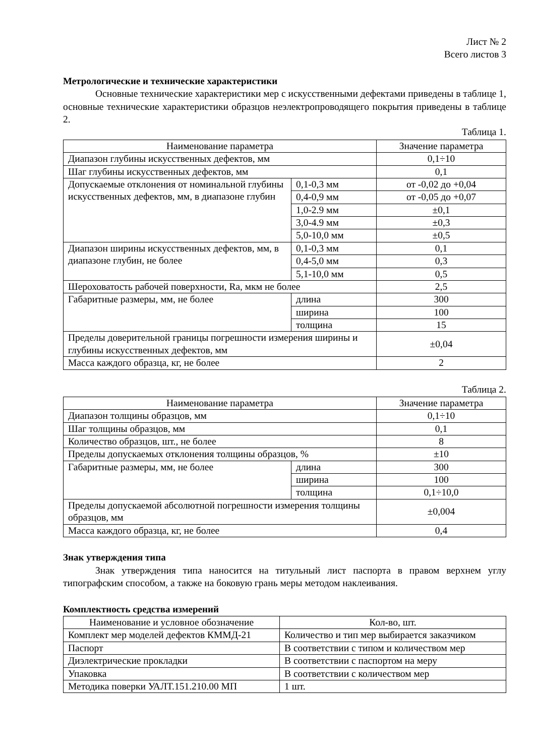Лист № 2
Всего листов 3
Метрологические и технические характеристики
Основные технические характеристики мер с искусственными дефектами приведены в таблице 1, основные технические характеристики образцов неэлектропроводящего покрытия приведены в таблице 2.
Таблица 1.
| Наименование параметра | | Значение параметра |
| --- | --- | --- |
| Диапазон глубины искусственных дефектов, мм | | 0,1÷10 |
| Шаг глубины искусственных дефектов, мм | | 0,1 |
| Допускаемые отклонения от номинальной глубины искусственных дефектов, мм, в диапазоне глубин | 0,1-0,3 мм | от -0,02 до +0,04 |
| | 0,4-0,9 мм | от -0,05 до +0,07 |
| | 1,0-2.9 мм | ±0,1 |
| | 3,0-4.9 мм | ±0,3 |
| | 5,0-10,0 мм | ±0,5 |
| Диапазон ширины искусственных дефектов, мм, в диапазоне глубин, не более | 0,1-0,3 мм | 0,1 |
| | 0,4-5,0 мм | 0,3 |
| | 5,1-10,0 мм | 0,5 |
| Шероховатость рабочей поверхности, Ra, мкм не более | | 2,5 |
| Габаритные размеры, мм, не более | длина | 300 |
| | ширина | 100 |
| | толщина | 15 |
| Пределы доверительной границы погрешности измерения ширины и глубины искусственных дефектов, мм | | ±0,04 |
| Масса каждого образца, кг, не более | | 2 |
Таблица 2.
| Наименование параметра | | Значение параметра |
| --- | --- | --- |
| Диапазон толщины образцов, мм | | 0,1÷10 |
| Шаг толщины образцов, мм | | 0,1 |
| Количество образцов, шт., не более | | 8 |
| Пределы допускаемых отклонения толщины образцов, % | | ±10 |
| Габаритные размеры, мм, не более | длина | 300 |
| | ширина | 100 |
| | толщина | 0,1÷10,0 |
| Пределы допускаемой абсолютной погрешности измерения толщины образцов, мм | | ±0,004 |
| Масса каждого образца, кг, не более | | 0,4 |
Знак утверждения типа
Знак утверждения типа наносится на титульный лист паспорта в правом верхнем углу типографским способом, а также на боковую грань меры методом наклеивания.
Комплектность средства измерений
| Наименование и условное обозначение | Кол-во, шт. |
| --- | --- |
| Комплект мер моделей дефектов КММД-21 | Количество и тип мер выбирается заказчиком |
| Паспорт | В соответствии с типом и количеством мер |
| Диэлектрические прокладки | В соответствии с паспортом на меру |
| Упаковка | В соответствии с количеством мер |
| Методика поверки УАЛТ.151.210.00 МП | 1 шт. |